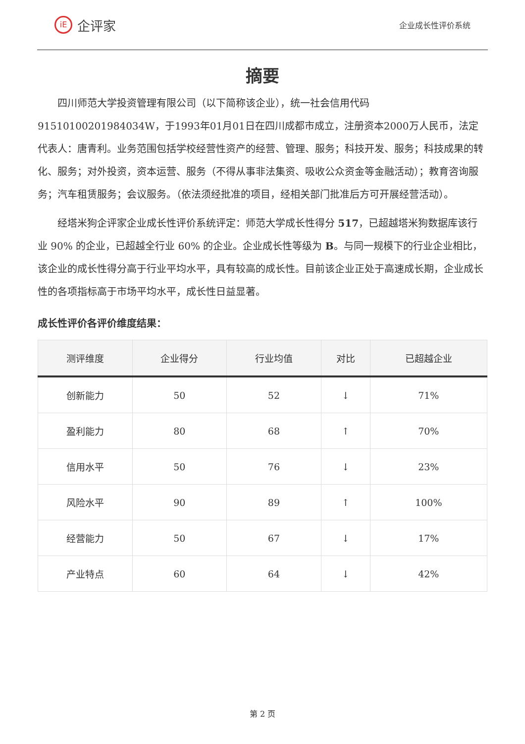iE 企评家
企业成长性评价系统
摘要
四川师范大学投资管理有限公司（以下简称该企业），统一社会信用代码91510100201984034W，于1993年01月01日在四川成都市成立，注册资本2000万人民币，法定代表人：唐青利。业务范围包括学校经营性资产的经营、管理、服务；科技开发、服务；科技成果的转化、服务；对外投资，资本运营、服务（不得从事非法集资、吸收公众资金等金融活动）；教育咨询服务；汽车租赁服务；会议服务。（依法须经批准的项目，经相关部门批准后方可开展经营活动）。
经塔米狗企评家企业成长性评价系统评定：师范大学成长性得分 517，已超越塔米狗数据库该行业 90% 的企业，已超越全行业 60% 的企业。企业成长性等级为 B。与同一规模下的行业企业相比，该企业的成长性得分高于行业平均水平，具有较高的成长性。目前该企业正处于高速成长期，企业成长性的各项指标高于市场平均水平，成长性日益显著。
成长性评价各评价维度结果：
| 测评维度 | 企业得分 | 行业均值 | 对比 | 已超越企业 |
| --- | --- | --- | --- | --- |
| 创新能力 | 50 | 52 | ↓ | 71% |
| 盈利能力 | 80 | 68 | ↑ | 70% |
| 信用水平 | 50 | 76 | ↓ | 23% |
| 风险水平 | 90 | 89 | ↑ | 100% |
| 经营能力 | 50 | 67 | ↓ | 17% |
| 产业特点 | 60 | 64 | ↓ | 42% |
第 2 页